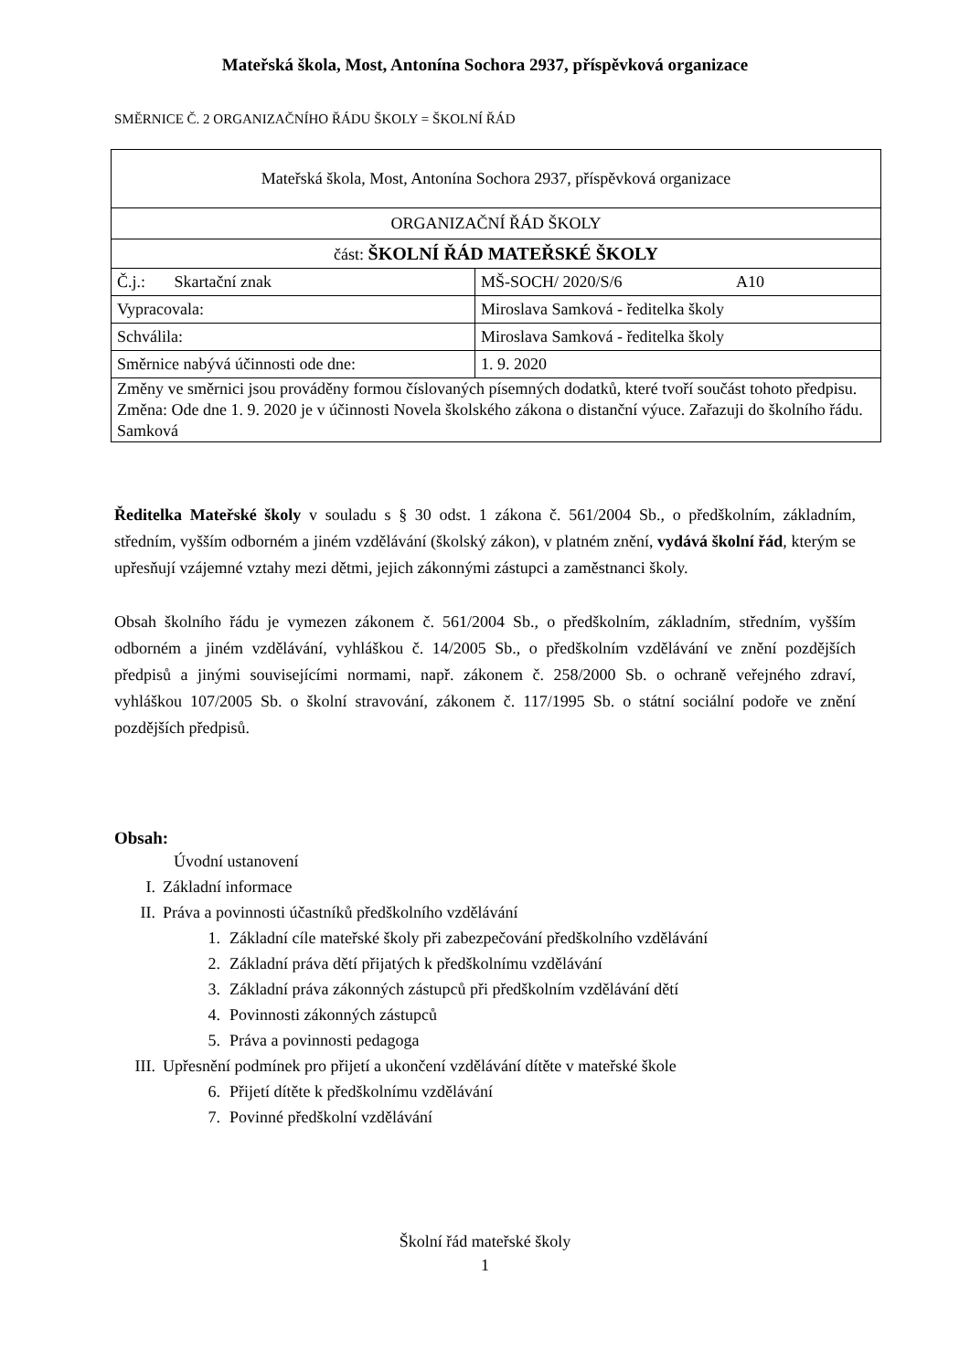Mateřská škola, Most, Antonína Sochora 2937, příspěvková organizace
SMĚRNICE Č. 2 ORGANIZAČNÍHO ŘÁDU ŠKOLY = ŠKOLNÍ ŘÁD
| Mateřská škola, Most, Antonína Sochora 2937, příspěvková organizace | |
| ORGANIZAČNÍ ŘÁD ŠKOLY | |
| část: ŠKOLNÍ ŘÁD MATEŘSKÉ ŠKOLY | |
| Č.j.: Skartační znak | MŠ-SOCH/ 2020/S/6 A10 |
| Vypracovala: | Miroslava Samková - ředitelka školy |
| Schválila: | Miroslava Samková - ředitelka školy |
| Směrnice nabývá účinnosti ode dne: | 1. 9. 2020 |
| Změny ve směrnici jsou prováděny formou číslovaných písemných dodatků, které tvoří součást tohoto předpisu. Změna: Ode dne 1. 9. 2020 je v účinnosti Novela školského zákona o distanční výuce. Zařazuji do školního řádu. Samková | |
Ředitelka Mateřské školy v souladu s § 30 odst. 1 zákona č. 561/2004 Sb., o předškolním, základním, středním, vyšším odborném a jiném vzdělávání (školský zákon), v platném znění, vydává školní řád, kterým se upřesňují vzájemné vztahy mezi dětmi, jejich zákonnými zástupci a zaměstnanci školy.
Obsah školního řádu je vymezen zákonem č. 561/2004 Sb., o předškolním, základním, středním, vyšším odborném a jiném vzdělávání, vyhláškou č. 14/2005 Sb., o předškolním vzdělávání ve znění pozdějších předpisů a jinými souvisejícími normami, např. zákonem č. 258/2000 Sb. o ochraně veřejného zdraví, vyhláškou 107/2005 Sb. o školní stravování, zákonem č. 117/1995 Sb. o státní sociální podoře ve znění pozdějších předpisů.
Obsah:
Úvodní ustanovení
I. Základní informace
II. Práva a povinnosti účastníků předškolního vzdělávání
1. Základní cíle mateřské školy při zabezpečování předškolního vzdělávání
2. Základní práva dětí přijatých k předškolnímu vzdělávání
3. Základní práva zákonných zástupců při předškolním vzdělávání dětí
4. Povinnosti zákonných zástupců
5. Práva a povinnosti pedagoga
III. Upřesnění podmínek pro přijetí a ukončení vzdělávání dítěte v mateřské škole
6. Přijetí dítěte k předškolnímu vzdělávání
7. Povinné předškolní vzdělávání
Školní řád mateřské školy
1